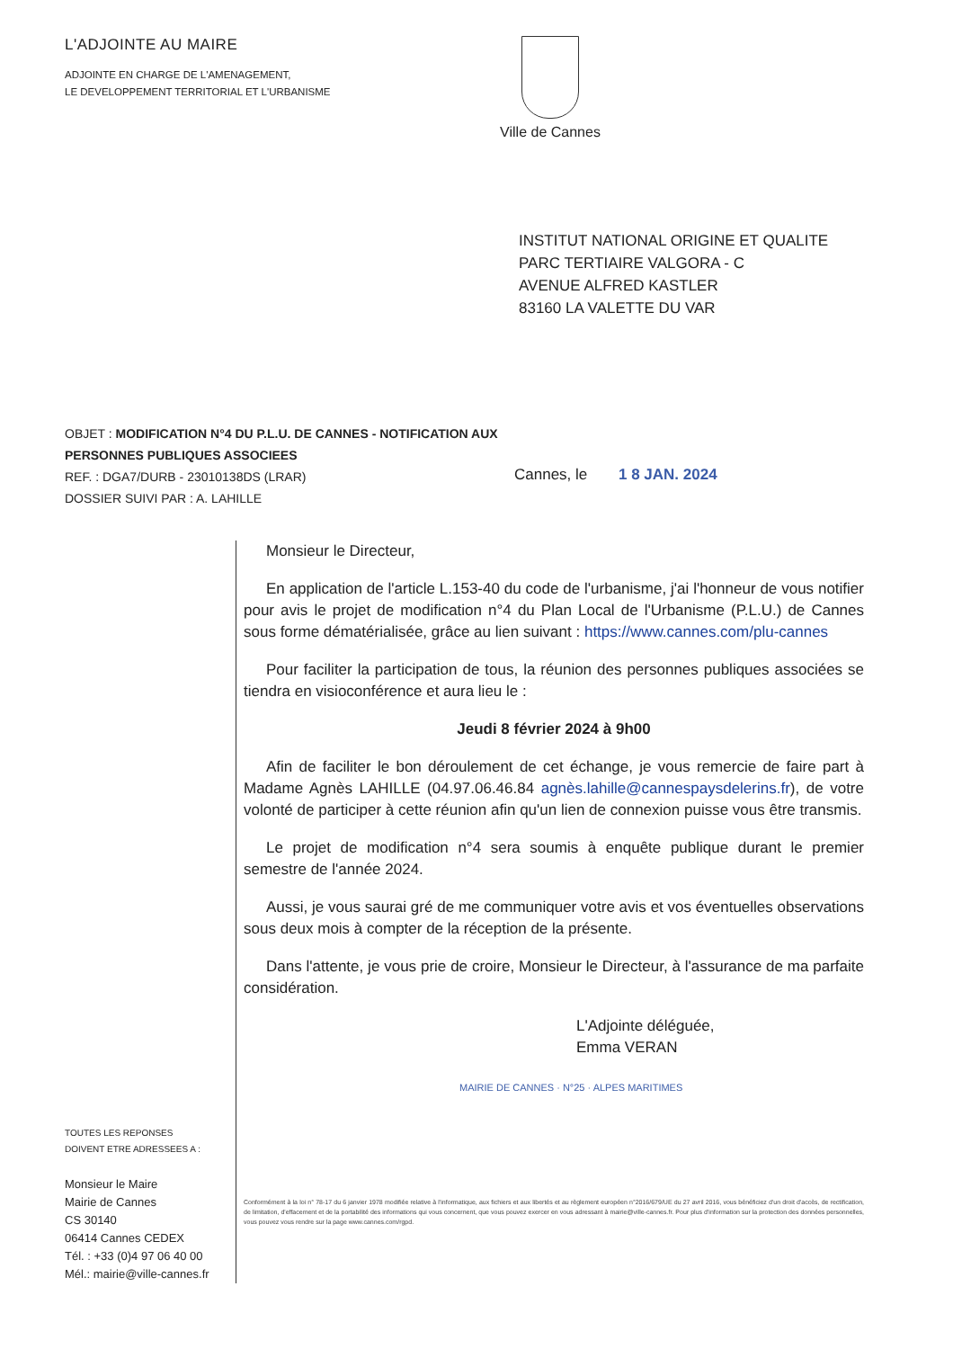L'ADJOINTE AU MAIRE
ADJOINTE EN CHARGE DE L'AMENAGEMENT,
LE DEVELOPPEMENT TERRITORIAL ET L'URBANISME
Ville de Cannes
INSTITUT NATIONAL ORIGINE ET QUALITE
PARC TERTIAIRE VALGORA - C
AVENUE ALFRED KASTLER
83160 LA VALETTE DU VAR
OBJET : MODIFICATION N°4 DU P.L.U. DE CANNES - NOTIFICATION AUX PERSONNES PUBLIQUES ASSOCIEES
REF. : DGA7/DURB - 23010138DS (LRAR)
DOSSIER SUIVI PAR : A. LAHILLE
Cannes, le 1 8 JAN. 2024
TOUTES LES REPONSES
DOIVENT ETRE ADRESSEES A :
Monsieur le Maire
Mairie de Cannes
CS 30140
06414 Cannes CEDEX
Tél. : +33 (0)4 97 06 40 00
Mél.: mairie@ville-cannes.fr
Monsieur le Directeur,
En application de l'article L.153-40 du code de l'urbanisme, j'ai l'honneur de vous notifier pour avis le projet de modification n°4 du Plan Local de l'Urbanisme (P.L.U.) de Cannes sous forme dématérialisée, grâce au lien suivant : https://www.cannes.com/plu-cannes
Pour faciliter la participation de tous, la réunion des personnes publiques associées se tiendra en visioconférence et aura lieu le :
Jeudi 8 février 2024 à 9h00
Afin de faciliter le bon déroulement de cet échange, je vous remercie de faire part à Madame Agnès LAHILLE (04.97.06.46.84 agnès.lahille@cannespaysdelerins.fr), de votre volonté de participer à cette réunion afin qu'un lien de connexion puisse vous être transmis.
Le projet de modification n°4 sera soumis à enquête publique durant le premier semestre de l'année 2024.
Aussi, je vous saurai gré de me communiquer votre avis et vos éventuelles observations sous deux mois à compter de la réception de la présente.
Dans l'attente, je vous prie de croire, Monsieur le Directeur, à l'assurance de ma parfaite considération.
L'Adjointe déléguée,
Emma VERAN
MAIRIE DE CANNES · N°25 · ALPES MARITIMES
Conformément à la loi n° 78-17 du 6 janvier 1978 modifiée relative à l'informatique, aux fichiers et aux libertés et au règlement européen n°2016/679/UE du 27 avril 2016, vous bénéficiez d'un droit d'accès, de rectification, de limitation, d'effacement et de la portabilité des informations qui vous concernent, que vous pouvez exercer en vous adressant à mairie@ville-cannes.fr. Pour plus d'information sur la protection des données personnelles, vous pouvez vous rendre sur la page www.cannes.com/rgpd.